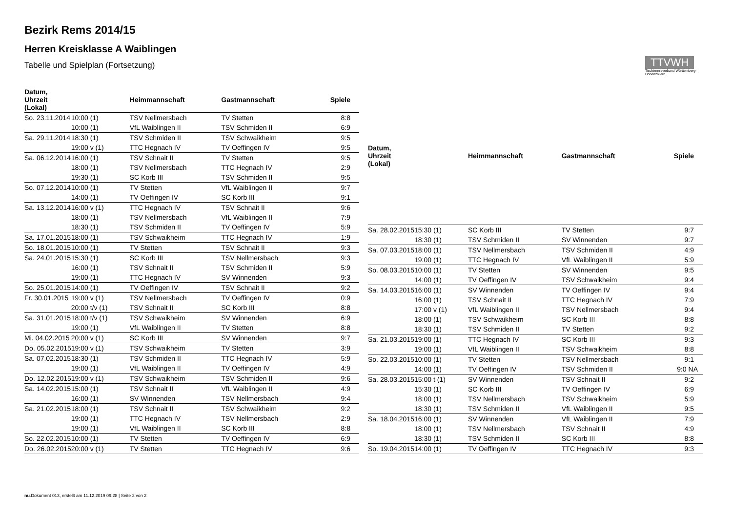Bezirk Rems 2014/15
Herren Kreisklasse A Waiblingen
Tabelle und Spielplan (Fortsetzung)
TTVWH
Tischtennisverband Württemberg-Hohenzollern
| Datum, Uhrzeit (Lokal) | | Heimmannschaft | Gastmannschaft | Spiele |
| --- | --- | --- | --- | --- |
| So. 23.11.2014 | 10:00 (1) | TSV Nellmersbach | TV Stetten | 8:8 |
| | 10:00 (1) | VfL Waiblingen II | TSV Schmiden II | 6:9 |
| Sa. 29.11.2014 | 18:30 (1) | TSV Schmiden II | TSV Schwaikheim | 9:5 |
| | 19:00 v (1) | TTC Hegnach IV | TV Oeffingen IV | 9:5 |
| Sa. 06.12.2014 | 16:00 (1) | TSV Schnait II | TV Stetten | 9:5 |
| | 18:00 (1) | TSV Nellmersbach | TTC Hegnach IV | 2:9 |
| | 19:30 (1) | SC Korb III | TSV Schmiden II | 9:5 |
| So. 07.12.2014 | 10:00 (1) | TV Stetten | VfL Waiblingen II | 9:7 |
| | 14:00 (1) | TV Oeffingen IV | SC Korb III | 9:1 |
| Sa. 13.12.2014 | 16:00 v (1) | TTC Hegnach IV | TSV Schnait II | 9:6 |
| | 18:00 (1) | TSV Nellmersbach | VfL Waiblingen II | 7:9 |
| | 18:30 (1) | TSV Schmiden II | TV Oeffingen IV | 5:9 |
| Sa. 17.01.2015 | 18:00 (1) | TSV Schwaikheim | TTC Hegnach IV | 1:9 |
| So. 18.01.2015 | 10:00 (1) | TV Stetten | TSV Schnait II | 9:3 |
| Sa. 24.01.2015 | 15:30 (1) | SC Korb III | TSV Nellmersbach | 9:3 |
| | 16:00 (1) | TSV Schnait II | TSV Schmiden II | 5:9 |
| | 19:00 (1) | TTC Hegnach IV | SV Winnenden | 9:3 |
| So. 25.01.2015 | 14:00 (1) | TV Oeffingen IV | TSV Schnait II | 9:2 |
| Fr. 30.01.2015 | 19:00 v (1) | TSV Nellmersbach | TV Oeffingen IV | 0:9 |
| | 20:00 t/v (1) | TSV Schnait II | SC Korb III | 8:8 |
| Sa. 31.01.2015 | 18:00 t/v (1) | TSV Schwaikheim | SV Winnenden | 6:9 |
| | 19:00 (1) | VfL Waiblingen II | TV Stetten | 8:8 |
| Mi. 04.02.2015 | 20:00 v (1) | SC Korb III | SV Winnenden | 9:7 |
| Do. 05.02.2015 | 19:00 v (1) | TSV Schwaikheim | TV Stetten | 3:9 |
| Sa. 07.02.2015 | 18:30 (1) | TSV Schmiden II | TTC Hegnach IV | 5:9 |
| | 19:00 (1) | VfL Waiblingen II | TV Oeffingen IV | 4:9 |
| Do. 12.02.2015 | 19:00 v (1) | TSV Schwaikheim | TSV Schmiden II | 9:6 |
| Sa. 14.02.2015 | 15:00 (1) | TSV Schnait II | VfL Waiblingen II | 4:9 |
| | 16:00 (1) | SV Winnenden | TSV Nellmersbach | 9:4 |
| Sa. 21.02.2015 | 18:00 (1) | TSV Schnait II | TSV Schwaikheim | 9:2 |
| | 19:00 (1) | TTC Hegnach IV | TSV Nellmersbach | 2:9 |
| | 19:00 (1) | VfL Waiblingen II | SC Korb III | 8:8 |
| So. 22.02.2015 | 10:00 (1) | TV Stetten | TV Oeffingen IV | 6:9 |
| Do. 26.02.2015 | 20:00 v (1) | TV Stetten | TTC Hegnach IV | 9:6 |
| Datum, Uhrzeit (Lokal) | | Heimmannschaft | Gastmannschaft | Spiele |
| --- | --- | --- | --- | --- |
| Sa. 28.02.2015 | 15:30 (1) | SC Korb III | TV Stetten | 9:7 |
| | 18:30 (1) | TSV Schmiden II | SV Winnenden | 9:7 |
| Sa. 07.03.2015 | 18:00 (1) | TSV Nellmersbach | TSV Schmiden II | 4:9 |
| | 19:00 (1) | TTC Hegnach IV | VfL Waiblingen II | 5:9 |
| So. 08.03.2015 | 10:00 (1) | TV Stetten | SV Winnenden | 9:5 |
| | 14:00 (1) | TV Oeffingen IV | TSV Schwaikheim | 9:4 |
| Sa. 14.03.2015 | 16:00 (1) | SV Winnenden | TV Oeffingen IV | 9:4 |
| | 16:00 (1) | TSV Schnait II | TTC Hegnach IV | 7:9 |
| | 17:00 v (1) | VfL Waiblingen II | TSV Nellmersbach | 9:4 |
| | 18:00 (1) | TSV Schwaikheim | SC Korb III | 8:8 |
| | 18:30 (1) | TSV Schmiden II | TV Stetten | 9:2 |
| Sa. 21.03.2015 | 19:00 (1) | TTC Hegnach IV | SC Korb III | 9:3 |
| | 19:00 (1) | VfL Waiblingen II | TSV Schwaikheim | 8:8 |
| So. 22.03.2015 | 10:00 (1) | TV Stetten | TSV Nellmersbach | 9:1 |
| | 14:00 (1) | TV Oeffingen IV | TSV Schmiden II | 9:0 NA |
| Sa. 28.03.2015 | 15:00 t (1) | SV Winnenden | TSV Schnait II | 9:2 |
| | 15:30 (1) | SC Korb III | TV Oeffingen IV | 6:9 |
| | 18:00 (1) | TSV Nellmersbach | TSV Schwaikheim | 5:9 |
| | 18:30 (1) | TSV Schmiden II | VfL Waiblingen II | 9:5 |
| Sa. 18.04.2015 | 16:00 (1) | SV Winnenden | VfL Waiblingen II | 7:9 |
| | 18:00 (1) | TSV Nellmersbach | TSV Schnait II | 4:9 |
| | 18:30 (1) | TSV Schmiden II | SC Korb III | 8:8 |
| So. 19.04.2015 | 14:00 (1) | TV Oeffingen IV | TTC Hegnach IV | 9:3 |
nu.Dokument 013, erstellt am 11.12.2019 09:28 | Seite 2 von 2